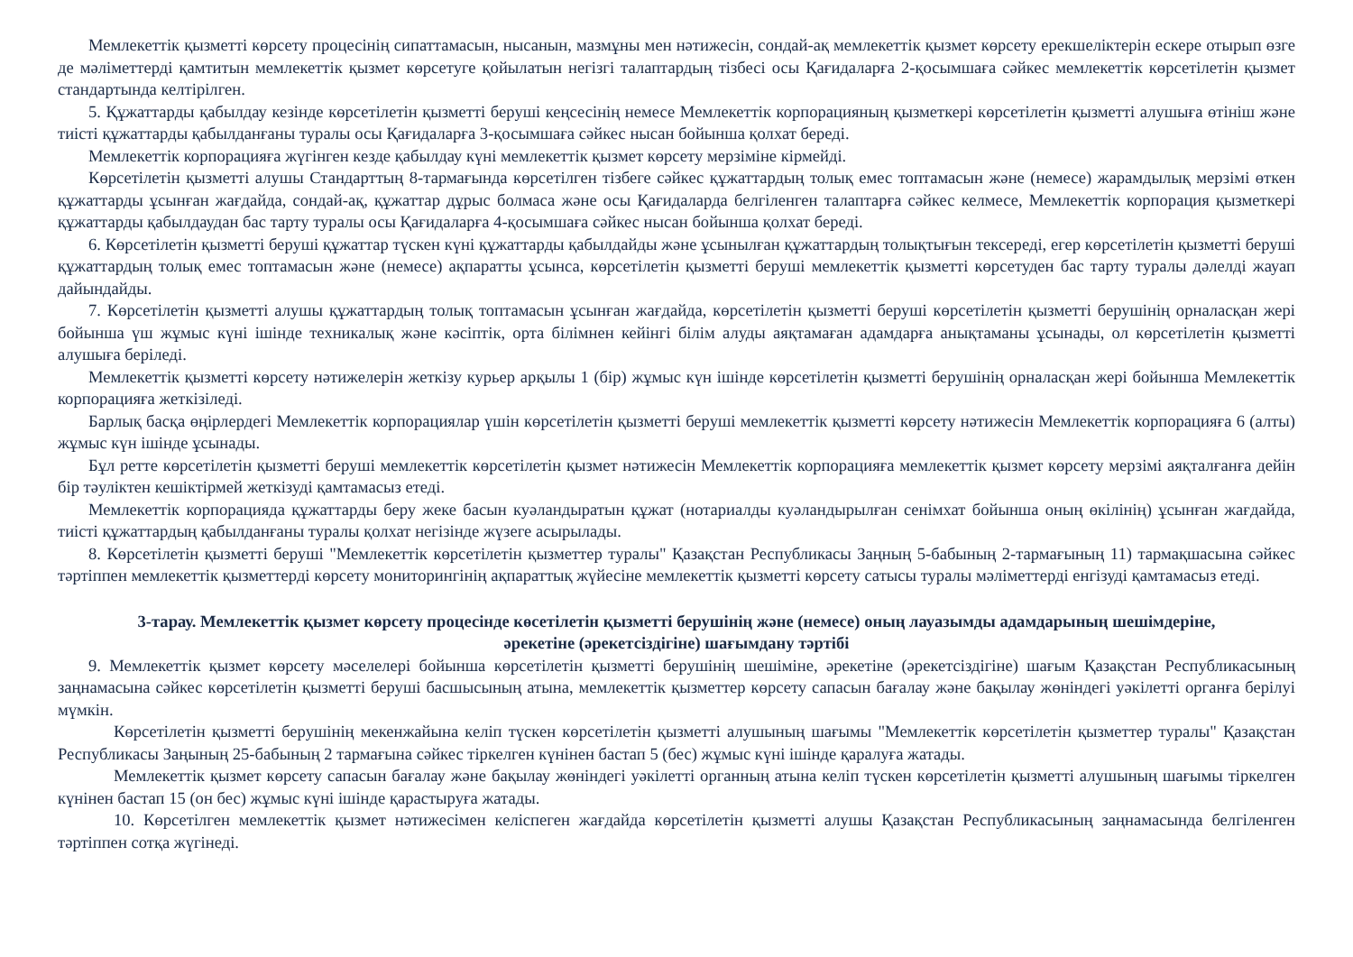Мемлекеттік қызметті көрсету процесінің сипаттамасын, нысанын, мазмұны мен нәтижесін, сондай-ақ мемлекеттік қызмет көрсету ерекшеліктерін ескере отырып өзге де мәліметтерді қамтитын мемлекеттік қызмет көрсетуге қойылатын негізгі талаптардың тізбесі осы Қағидаларға 2-қосымшаға сәйкес мемлекеттік көрсетілетін қызмет стандартында келтірілген.
5. Құжаттарды қабылдау кезінде көрсетілетін қызметті беруші кеңсесінің немесе Мемлекеттік корпорацияның қызметкері көрсетілетін қызметті алушыға өтініш және тиісті құжаттарды қабылданғаны туралы осы Қағидаларға 3-қосымшаға сәйкес нысан бойынша қолхат береді.
Мемлекеттік корпорацияға жүгінген кезде қабылдау күні мемлекеттік қызмет көрсету мерзіміне кірмейді.
Көрсетілетін қызметті алушы Стандарттың 8-тармағында көрсетілген тізбеге сәйкес құжаттардың толық емес топтамасын және (немесе) жарамдылық мерзімі өткен құжаттарды ұсынған жағдайда, сондай-ақ, құжаттар дұрыс болмаса және осы Қағидаларда белгіленген талаптарға сәйкес келмесе, Мемлекеттік корпорация қызметкері құжаттарды қабылдаудан бас тарту туралы осы Қағидаларға 4-қосымшаға сәйкес нысан бойынша қолхат береді.
6. Көрсетілетін қызметті беруші құжаттар түскен күні құжаттарды қабылдайды және ұсынылған құжаттардың толықтығын тексереді, егер көрсетілетін қызметті беруші құжаттардың толық емес топтамасын және (немесе) ақпаратты ұсынса, көрсетілетін қызметті беруші мемлекеттік қызметті көрсетуден бас тарту туралы дәлелді жауап дайындайды.
7. Көрсетілетін қызметті алушы құжаттардың толық топтамасын ұсынған жағдайда, көрсетілетін қызметті беруші көрсетілетін қызметті берушінің орналасқан жері бойынша үш жұмыс күні ішінде техникалық және кәсіптік, орта білімнен кейінгі білім алуды аяқтамаған адамдарға анықтаманы ұсынады, ол көрсетілетін қызметті алушыға беріледі.
Мемлекеттік қызметті көрсету нәтижелерін жеткізу курьер арқылы 1 (бір) жұмыс күн ішінде көрсетілетін қызметті берушінің орналасқан жері бойынша Мемлекеттік корпорацияға жеткізіледі.
Барлық басқа өңірлердегі Мемлекеттік корпорациялар үшін көрсетілетін қызметті беруші мемлекеттік қызметті көрсету нәтижесін Мемлекеттік корпорацияға 6 (алты) жұмыс күн ішінде ұсынады.
Бұл ретте көрсетілетін қызметті беруші мемлекеттік көрсетілетін қызмет нәтижесін Мемлекеттік корпорацияға мемлекеттік қызмет көрсету мерзімі аяқталғанға дейін бір тәуліктен кешіктірмей жеткізуді қамтамасыз етеді.
Мемлекеттік корпорацияда құжаттарды беру жеке басын куәландыратын құжат (нотариалды куәландырылған сенімхат бойынша оның өкілінің) ұсынған жағдайда, тиісті құжаттардың қабылданғаны туралы қолхат негізінде жүзеге асырылады.
8. Көрсетілетін қызметті беруші "Мемлекеттік көрсетілетін қызметтер туралы" Қазақстан Республикасы Заңның 5-бабының 2-тармағының 11) тармақшасына сәйкес тәртіппен мемлекеттік қызметтерді көрсету мониторингінің ақпараттық жүйесіне мемлекеттік қызметті көрсету сатысы туралы мәліметтерді енгізуді қамтамасыз етеді.
3-тарау. Мемлекеттік қызмет көрсету процесінде көсетілетін қызметті берушінің және (немесе) оның лауазымды адамдарының шешімдеріне, әрекетіне (әрекетсіздігіне) шағымдану тәртібі
9. Мемлекеттік қызмет көрсету мәселелері бойынша көрсетілетін қызметті берушінің шешіміне, әрекетіне (әрекетсіздігіне) шағым Қазақстан Республикасының заңнамасына сәйкес көрсетілетін қызметті беруші басшысының атына, мемлекеттік қызметтер көрсету сапасын бағалау және бақылау жөніндегі уәкілетті органға берілуі мүмкін.
Көрсетілетін қызметті берушінің мекенжайына келіп түскен көрсетілетін қызметті алушының шағымы "Мемлекеттік көрсетілетін қызметтер туралы" Қазақстан Республикасы Заңының 25-бабының 2 тармағына сәйкес тіркелген күнінен бастап 5 (бес) жұмыс күні ішінде қаралуға жатады.
Мемлекеттік қызмет көрсету сапасын бағалау және бақылау жөніндегі уәкілетті органның атына келіп түскен көрсетілетін қызметті алушының шағымы тіркелген күнінен бастап 15 (он бес) жұмыс күні ішінде қарастыруға жатады.
10. Көрсетілген мемлекеттік қызмет нәтижесімен келіспеген жағдайда көрсетілетін қызметті алушы Қазақстан Республикасының заңнамасында белгіленген тәртіппен сотқа жүгінеді.